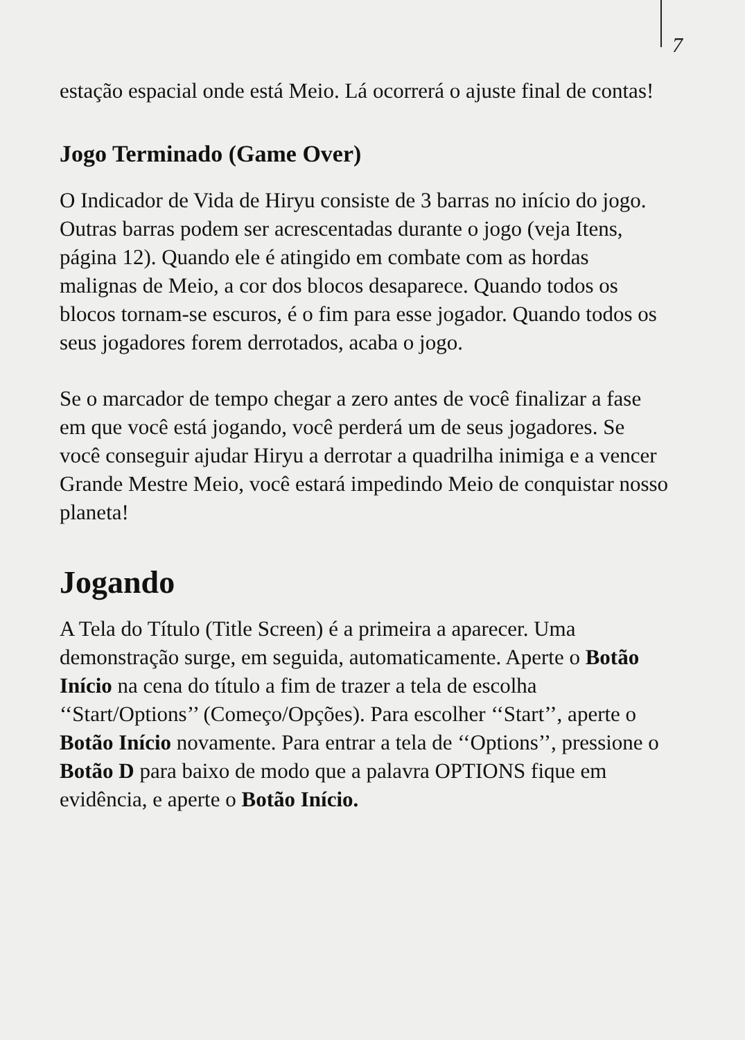7
estação espacial onde está Meio. Lá ocorrerá o ajuste final de contas!
Jogo Terminado (Game Over)
O Indicador de Vida de Hiryu consiste de 3 barras no início do jogo. Outras barras podem ser acrescentadas durante o jogo (veja Itens, página 12). Quando ele é atingido em combate com as hordas malignas de Meio, a cor dos blocos desaparece. Quando todos os blocos tornam-se escuros, é o fim para esse jogador. Quando todos os seus jogadores forem derrotados, acaba o jogo.
Se o marcador de tempo chegar a zero antes de você finalizar a fase em que você está jogando, você perderá um de seus jogadores. Se você conseguir ajudar Hiryu a derrotar a quadrilha inimiga e a vencer Grande Mestre Meio, você estará impedindo Meio de conquistar nosso planeta!
Jogando
A Tela do Título (Title Screen) é a primeira a aparecer. Uma demonstração surge, em seguida, automaticamente. Aperte o Botão Início na cena do título a fim de trazer a tela de escolha ‘‘Start/Options’’ (Começo/Opções). Para escolher ‘‘Start’’, aperte o Botão Início novamente. Para entrar a tela de ‘‘Options’’, pressione o Botão D para baixo de modo que a palavra OPTIONS fique em evidência, e aperte o Botão Início.